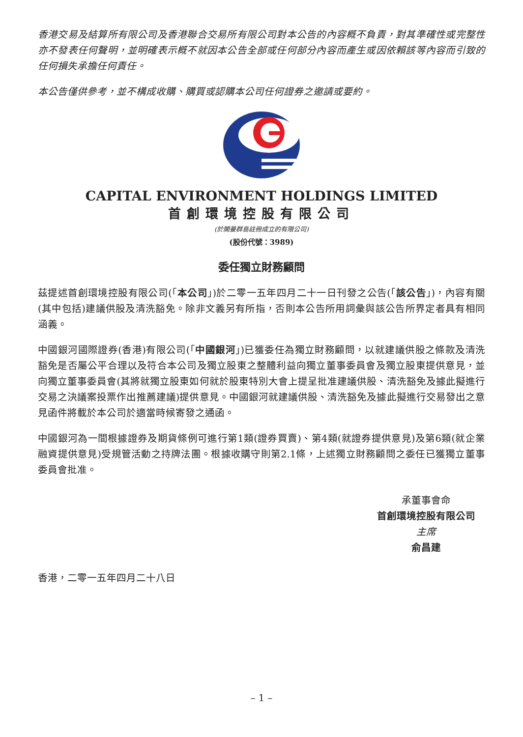香港交易及結算所有限公司及香港聯合交易所有限公司對本公告的內容概不負責，對其準確性或完整性亦不發表任何聲明，並明確表示概不就因本公告全部或任何部分內容而產生或因依賴該等內容而引致的任何損失承擔任何責任。
本公告僅供參考，並不構成收購、購買或認購本公司任何證券之邀請或要約。
CAPITAL ENVIRONMENT HOLDINGS LIMITED
首創環境控股有限公司
(於開曼群島註冊成立的有限公司)
(股份代號：3989)
委任獨立財務顧問
茲提述首創環境控股有限公司(「本公司」)於二零一五年四月二十一日刊發之公告(「該公告」)，內容有關(其中包括)建議供股及清洗豁免。除非文義另有所指，否則本公告所用詞彙與該公告所界定者具有相同涵義。
中國銀河國際證券(香港)有限公司(「中國銀河」)已獲委任為獨立財務顧問，以就建議供股之條款及清洗豁免是否屬公平合理以及符合本公司及獨立股東之整體利益向獨立董事委員會及獨立股東提供意見，並向獨立董事委員會(其將就獨立股東如何就於股東特別大會上提呈批准建議供股、清洗豁免及據此擬進行交易之決議案投票作出推薦建議)提供意見。中國銀河就建議供股、清洗豁免及據此擬進行交易發出之意見函件將載於本公司於適當時候寄發之通函。
中國銀河為一間根據證券及期貨條例可進行第1類(證券買賣)、第4類(就證券提供意見)及第6類(就企業融資提供意見)受規管活動之持牌法團。根據收購守則第2.1條，上述獨立財務顧問之委任已獲獨立董事委員會批准。
承董事會命
首創環境控股有限公司
主席
俞昌建
香港，二零一五年四月二十八日
– 1 –